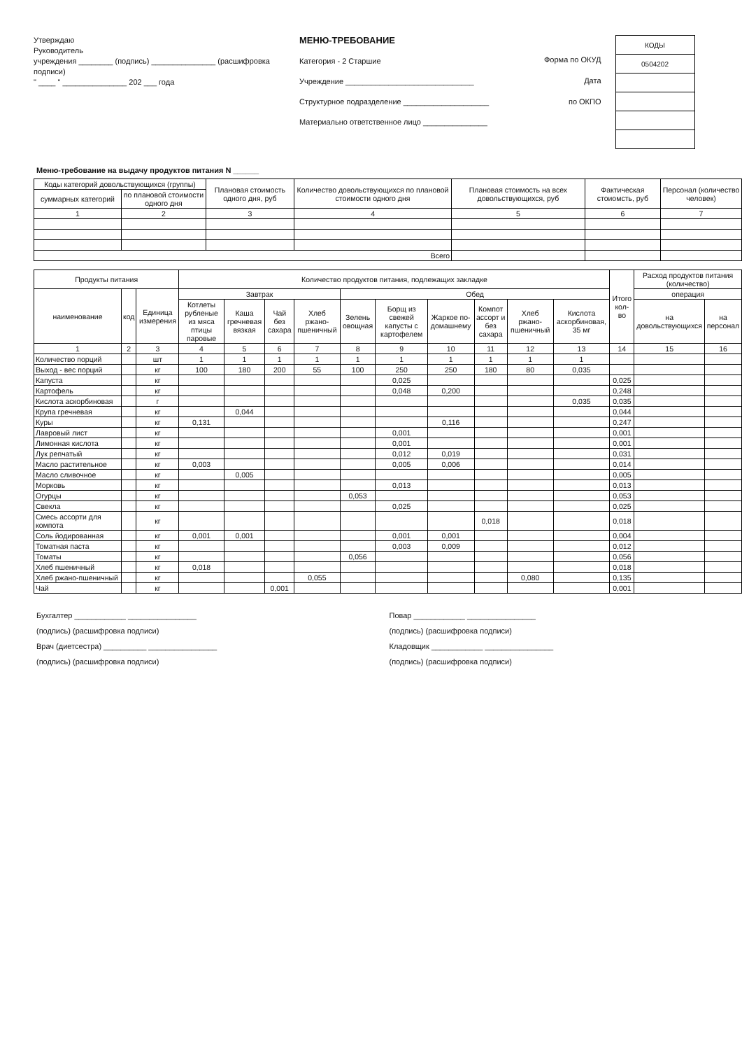Утверждаю
Руководитель
учреждения ________ (подпись) _______________ (расшифровка подписи)
" ____ " _______________ 202 ___ года
МЕНЮ-ТРЕБОВАНИЕ
Категория - 2 Старшие
Учреждение ______________________________
Структурное подразделение ____________________
Материально ответственное лицо _______________
Форма по ОКУД
Дата
по ОКПО
| КОДЫ |
| 0504202 |
Меню-требование на выдачу продуктов питания N ______
| Коды категорий довольствующихся (группы) | | Плановая стоимость одного дня, руб | Количество довольствующихся по плановой стоимости одного дня | Плановая стоимость на всех довольствующихся, руб | Фактическая стоиомсть, руб | Персонал (количество человек) |
| --- | --- | --- | --- | --- | --- | --- |
| суммарных категорий | по плановой стоимости одного дня | | | | | |
| 1 | 2 | 3 | 4 | 5 | 6 | 7 |
| Всего | | | | | | |
| Продукты питания | | | Количество продуктов питания, подлежащих закладке | | | | | | | | | | Итого кол-во | Расход продуктов питания (количество) | |
| --- | --- | --- | --- | --- | --- | --- | --- | --- | --- | --- | --- | --- | --- | --- | --- |
| наименование | код | Единица измерения | Завтрак | | | | Обед | | | | | | | операция | |
| | | | Котлеты рубленые из мяса птицы паровые | Каша гречневая вязкая | Чай без сахара | Хлеб ржано-пшеничный | Зелень овощная | Борщ из свежей капусты с картофелем | Жаркое по-домашнему | Компот ассорт и без сахара | Хлеб ржано-пшеничный | Кислота аскорбиновая, 35 мг | | на довольствующихся | на персонал |
| 1 | 2 | 3 | 4 | 5 | 6 | 7 | 8 | 9 | 10 | 11 | 12 | 13 | 14 | 15 | 16 |
| Количество порций | | шт | 1 | 1 | 1 | 1 | 1 | 1 | 1 | 1 | 1 | 1 | | | |
| Выход - вес порций | | кг | 100 | 180 | 200 | 55 | 100 | 250 | 250 | 180 | 80 | 0,035 | | | |
| Капуста | | кг | | | | | | 0,025 | | | | | 0,025 | | |
| Картофель | | кг | | | | | | 0,048 | 0,200 | | | | 0,248 | | |
| Кислота аскорбиновая | | г | | | | | | | | | | 0,035 | 0,035 | | |
| Крупа гречневая | | кг | | 0,044 | | | | | | | | | 0,044 | | |
| Куры | | кг | 0,131 | | | | | | 0,116 | | | | 0,247 | | |
| Лавровый лист | | кг | | | | | | 0,001 | | | | | 0,001 | | |
| Лимонная кислота | | кг | | | | | | 0,001 | | | | | 0,001 | | |
| Лук репчатый | | кг | | | | | | 0,012 | 0,019 | | | | 0,031 | | |
| Масло растительное | | кг | 0,003 | | | | | 0,005 | 0,006 | | | | 0,014 | | |
| Масло сливочное | | кг | | 0,005 | | | | | | | | | 0,005 | | |
| Морковь | | кг | | | | | | 0,013 | | | | | 0,013 | | |
| Огурцы | | кг | | | | | 0,053 | | | | | | 0,053 | | |
| Свекла | | кг | | | | | | 0,025 | | | | | 0,025 | | |
| Смесь ассорти для компота | | кг | | | | | | | | 0,018 | | | 0,018 | | |
| Соль йодированная | | кг | 0,001 | 0,001 | | | | 0,001 | 0,001 | | | | 0,004 | | |
| Томатная паста | | кг | | | | | | 0,003 | 0,009 | | | | 0,012 | | |
| Томаты | | кг | | | | | 0,056 | | | | | | 0,056 | | |
| Хлеб пшеничный | | кг | 0,018 | | | | | | | | | | 0,018 | | |
| Хлеб ржано-пшеничный | | кг | | | | 0,055 | | | | | 0,080 | | 0,135 | | |
| Чай | | кг | | | 0,001 | | | | | | | | 0,001 | | |
Бухгалтер ____________ ________________
(подпись) (расшифровка подписи)
Врач (диетсестра) __________ ________________
(подпись) (расшифровка подписи)
Повар ____________ ________________
(подпись) (расшифровка подписи)
Кладовщик ____________ ________________
(подпись) (расшифровка подписи)